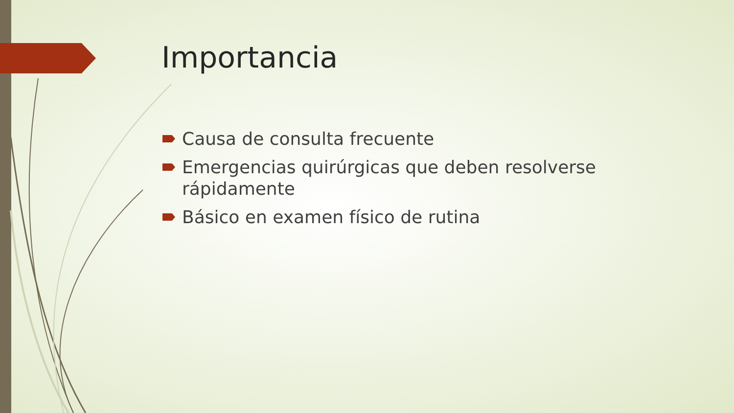Importancia
Causa de consulta frecuente
Emergencias quirúrgicas que deben resolverse rápidamente
Básico en examen físico de rutina